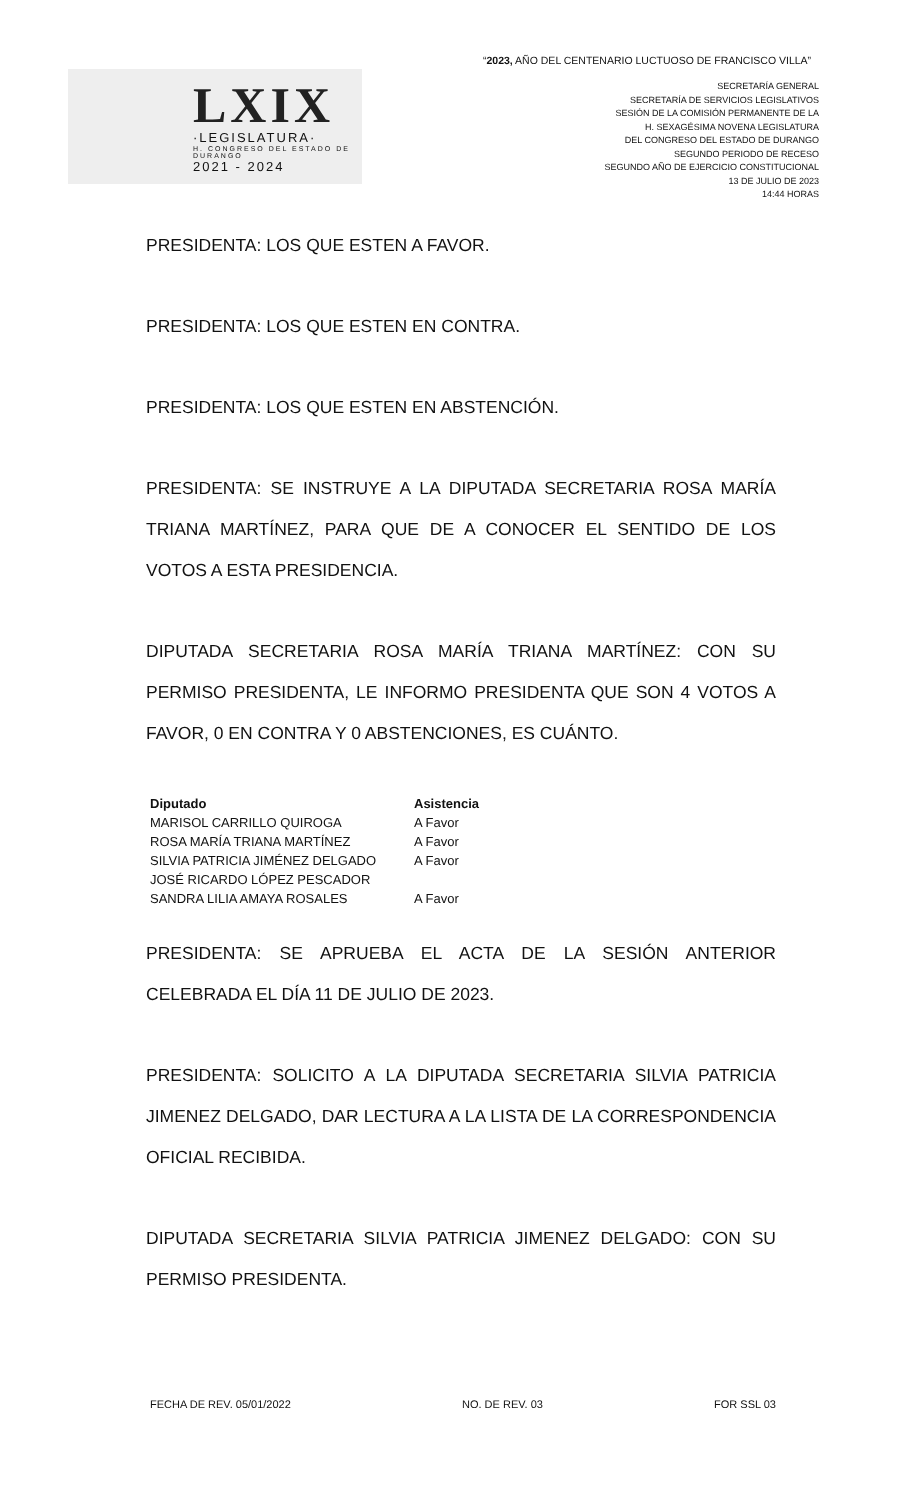“2023, AÑO DEL CENTENARIO LUCTUOSO DE FRANCISCO VILLA”
LXIX
·LEGISLATURA·
H. CONGRESO DEL ESTADO DE DURANGO
2021 - 2024
SECRETARÍA GENERAL
SECRETARÍA DE SERVICIOS LEGISLATIVOS
SESIÓN DE LA COMISIÓN PERMANENTE DE LA
H. SEXAGÉSIMA NOVENA LEGISLATURA
DEL CONGRESO DEL ESTADO DE DURANGO
SEGUNDO PERIODO DE RECESO
SEGUNDO AÑO DE EJERCICIO CONSTITUCIONAL
13 DE JULIO DE 2023
14:44 HORAS
PRESIDENTA: LOS QUE ESTEN A FAVOR.
PRESIDENTA: LOS QUE ESTEN EN CONTRA.
PRESIDENTA: LOS QUE ESTEN EN ABSTENCIÓN.
PRESIDENTA: SE INSTRUYE A LA DIPUTADA SECRETARIA ROSA MARÍA TRIANA MARTÍNEZ, PARA QUE DE A CONOCER EL SENTIDO DE LOS VOTOS A ESTA PRESIDENCIA.
DIPUTADA SECRETARIA ROSA MARÍA TRIANA MARTÍNEZ: CON SU PERMISO PRESIDENTA, LE INFORMO PRESIDENTA QUE SON 4 VOTOS A FAVOR, 0 EN CONTRA Y 0 ABSTENCIONES, ES CUÁNTO.
| Diputado | Asistencia |
| --- | --- |
| MARISOL CARRILLO QUIROGA | A Favor |
| ROSA MARÍA TRIANA MARTÍNEZ | A Favor |
| SILVIA PATRICIA JIMÉNEZ DELGADO | A Favor |
| JOSÉ RICARDO LÓPEZ PESCADOR | |
| SANDRA LILIA AMAYA ROSALES | A Favor |
PRESIDENTA: SE APRUEBA EL ACTA DE LA SESIÓN ANTERIOR CELEBRADA EL DÍA 11 DE JULIO DE 2023.
PRESIDENTA: SOLICITO A LA DIPUTADA SECRETARIA SILVIA PATRICIA JIMENEZ DELGADO, DAR LECTURA A LA LISTA DE LA CORRESPONDENCIA OFICIAL RECIBIDA.
DIPUTADA SECRETARIA SILVIA PATRICIA JIMENEZ DELGADO: CON SU PERMISO PRESIDENTA.
FECHA DE REV. 05/01/2022 NO. DE REV. 03 FOR SSL 03